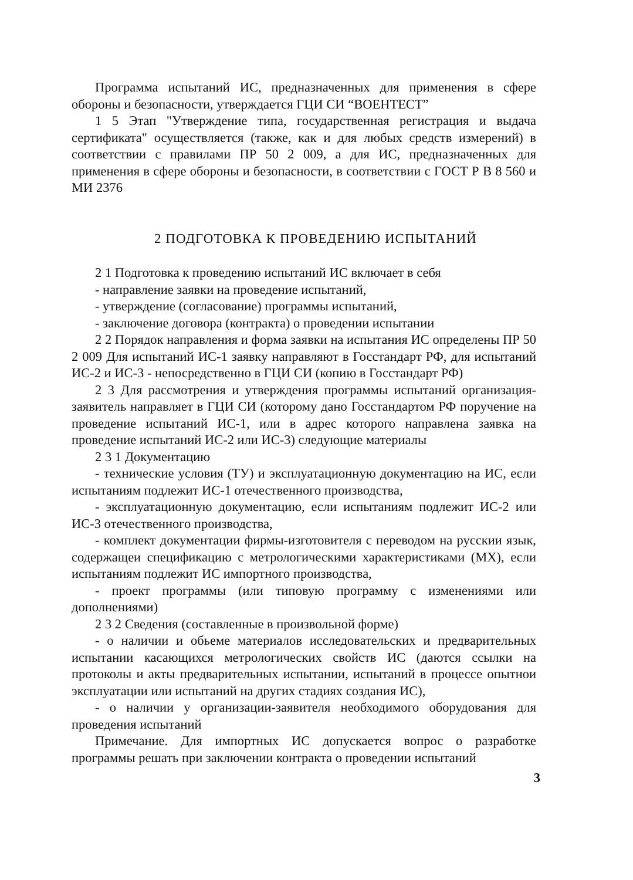Программа испытаний ИС, предназначенных для применения в сфере обороны и безопасности, утверждается ГЦИ СИ “ВОЕНТЕСТ”
1 5 Этап "Утверждение типа, государственная регистрация и выдача сертификата" осуществляется (также, как и для любых средств измерений) в соответствии с правилами ПР 50 2 009, а для ИС, предназначенных для применения в сфере обороны и безопасности, в соответствии с ГОСТ Р В 8 560 и МИ 2376
2 ПОДГОТОВКА К ПРОВЕДЕНИЮ ИСПЫТАНИЙ
2 1 Подготовка к проведению испытаний ИС включает в себя
- направление заявки на проведение испытаний,
- утверждение (согласование) программы испытаний,
- заключение договора (контракта) о проведении испытании
2 2 Порядок направления и форма заявки на испытания ИС определены ПР 50 2 009 Для испытаний ИС-1 заявку направляют в Госстандарт РФ, для испытаний ИС-2 и ИС-3 - непосредственно в ГЦИ СИ (копию в Госстандарт РФ)
2 3 Для рассмотрения и утверждения программы испытаний организация-заявитель направляет в ГЦИ СИ (которому дано Госстандартом РФ поручение на проведение испытаний ИС-1, или в адрес которого направлена заявка на проведение испытаний ИС-2 или ИС-3) следующие материалы
2 3 1 Документацию
- технические условия (ТУ) и эксплуатационную документацию на ИС, если испытаниям подлежит ИС-1 отечественного производства,
- эксплуатационную документацию, если испытаниям подлежит ИС-2 или ИС-3 отечественного производства,
- комплект документации фирмы-изготовителя с переводом на русскии язык, содержащеи спецификацию с метрологическими характеристиками (МХ), если испытаниям подлежит ИС импортного производства,
- проект программы (или типовую программу с изменениями или дополнениями)
2 3 2 Сведения (составленные в произвольной форме)
- о наличии и обьеме материалов исследовательских и предварительных испытании касающихся метрологических свойств ИС (даются ссылки на протоколы и акты предварительных испытании, испытаний в процессе опытнои эксплуатации или испытаний на других стадиях создания ИС),
- о наличии у организации-заявителя необходимого оборудования для проведения испытаний
Примечание. Для импортных ИС допускается вопрос о разработке программы решать при заключении контракта о проведении испытаний
3